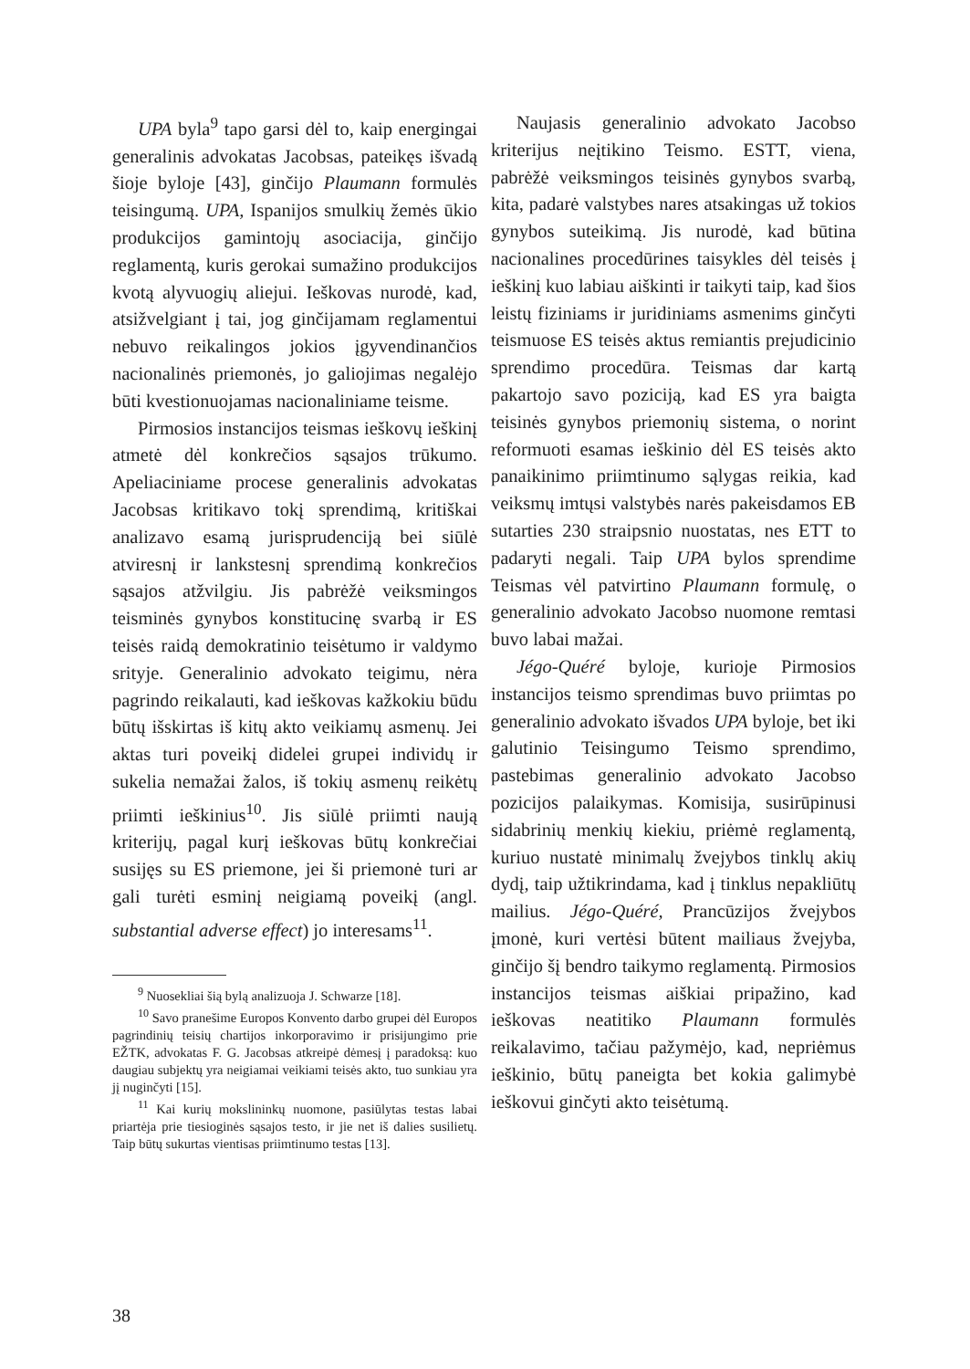UPA byla<sup>9</sup> tapo garsi dėl to, kaip energingai generalinis advokatas Jacobsas, pateikęs išvadą šioje byloje [43], ginčijo Plaumann formulės teisingumą. UPA, Ispanijos smulkių žemės ūkio produkcijos gamintojų asociacija, ginčijo reglamentą, kuris gerokai sumažino produkcijos kvotą alyvuogių aliejui. Ieškovas nurodė, kad, atsižvelgiant į tai, jog ginčijamam reglamentui nebuvo reikalingos jokios įgyvendinančios nacionalinės priemonės, jo galiojimas negalėjo būti kvestionuojamas nacionaliniame teisme.
Pirmosios instancijos teismas ieškovų ieškinį atmetė dėl konkrečios sąsajos trūkumo. Apeliaciniame procese generalinis advokatas Jacobsas kritikavo tokį sprendimą, kritiškai analizavo esamą jurisprudenciją bei siūlė atviresnį ir lankstesnį sprendimą konkrečios sąsajos atžvilgiu. Jis pabrėžė veiksmingos teisminės gynybos konstitucinę svarbą ir ES teisės raidą demokratinio teisėtumo ir valdymo srityje. Generalinio advokato teigimu, nėra pagrindo reikalauti, kad ieškovas kažkokiu būdu būtų išskirtas iš kitų akto veikiamų asmenų. Jei aktas turi poveikį didelei grupei individų ir sukelia nemažai žalos, iš tokių asmenų reikėtų priimti ieškinius<sup>10</sup>. Jis siūlė priimti naują kriterijų, pagal kurį ieškovas būtų konkrečiai susijęs su ES priemone, jei ši priemonė turi ar gali turėti esminį neigiamą poveikį (angl. substantial adverse effect) jo interesams<sup>11</sup>.
<sup>9</sup> Nuosekliai šią bylą analizuoja J. Schwarze [18].
<sup>10</sup> Savo pranešime Europos Konvento darbo grupei dėl Europos pagrindinių teisių chartijos inkorporavimo ir prisijungimo prie EŽTK, advokatas F. G. Jacobsas atkreipė dėmesį į paradoksą: kuo daugiau subjektų yra neigiamai veikiami teisės akto, tuo sunkiau yra jį nuginčyti [15].
<sup>11</sup> Kai kurių mokslininkų nuomone, pasiūlytas testas labai priartėja prie tiesioginės sąsajos testo, ir jie net iš dalies susilietų. Taip būtų sukurtas vientisas priimtinumo testas [13].
Naujasis generalinio advokato Jacobso kriterijus neįtikino Teismo. ESTT, viena, pabrėžė veiksmingos teisinės gynybos svarbą, kita, padarė valstybes nares atsakingas už tokios gynybos suteikimą. Jis nurodė, kad būtina nacionalines procedūrines taisykles dėl teisės į ieškinį kuo labiau aiškinti ir taikyti taip, kad šios leistų fiziniams ir juridiniams asmenims ginčyti teismuose ES teisės aktus remiantis prejudicinio sprendimo procedūra. Teismas dar kartą pakartojo savo poziciją, kad ES yra baigta teisinės gynybos priemonių sistema, o norint reformuoti esamas ieškinio dėl ES teisės akto panaikinimo priimtinumo sąlygas reikia, kad veiksmų imtųsi valstybės narės pakeisdamos EB sutarties 230 straipsnio nuostatas, nes ETT to padaryti negali. Taip UPA bylos sprendime Teismas vėl patvirtino Plaumann formulę, o generalinio advokato Jacobso nuomone remtasi buvo labai mažai.
Jégo-Quéré byloje, kurioje Pirmosios instancijos teismo sprendimas buvo priimtas po generalinio advokato išvados UPA byloje, bet iki galutinio Teisingumo Teismo sprendimo, pastebimas generalinio advokato Jacobso pozicijos palaikymas. Komisija, susirūpinusi sidabrinių menkių kiekiu, priėmė reglamentą, kuriuo nustatė minimalų žvejybos tinklų akių dydį, taip užtikrindama, kad į tinklus nepakliūtų mailius. Jégo-Quéré, Prancūzijos žvejybos įmonė, kuri vertėsi būtent mailiaus žvejyba, ginčijo šį bendro taikymo reglamentą. Pirmosios instancijos teismas aiškiai pripažino, kad ieškovas neatitiko Plaumann formulės reikalavimo, tačiau pažymėjo, kad, nepriėmus ieškinio, būtų paneigta bet kokia galimybė ieškovui ginčyti akto teisėtumą.
38